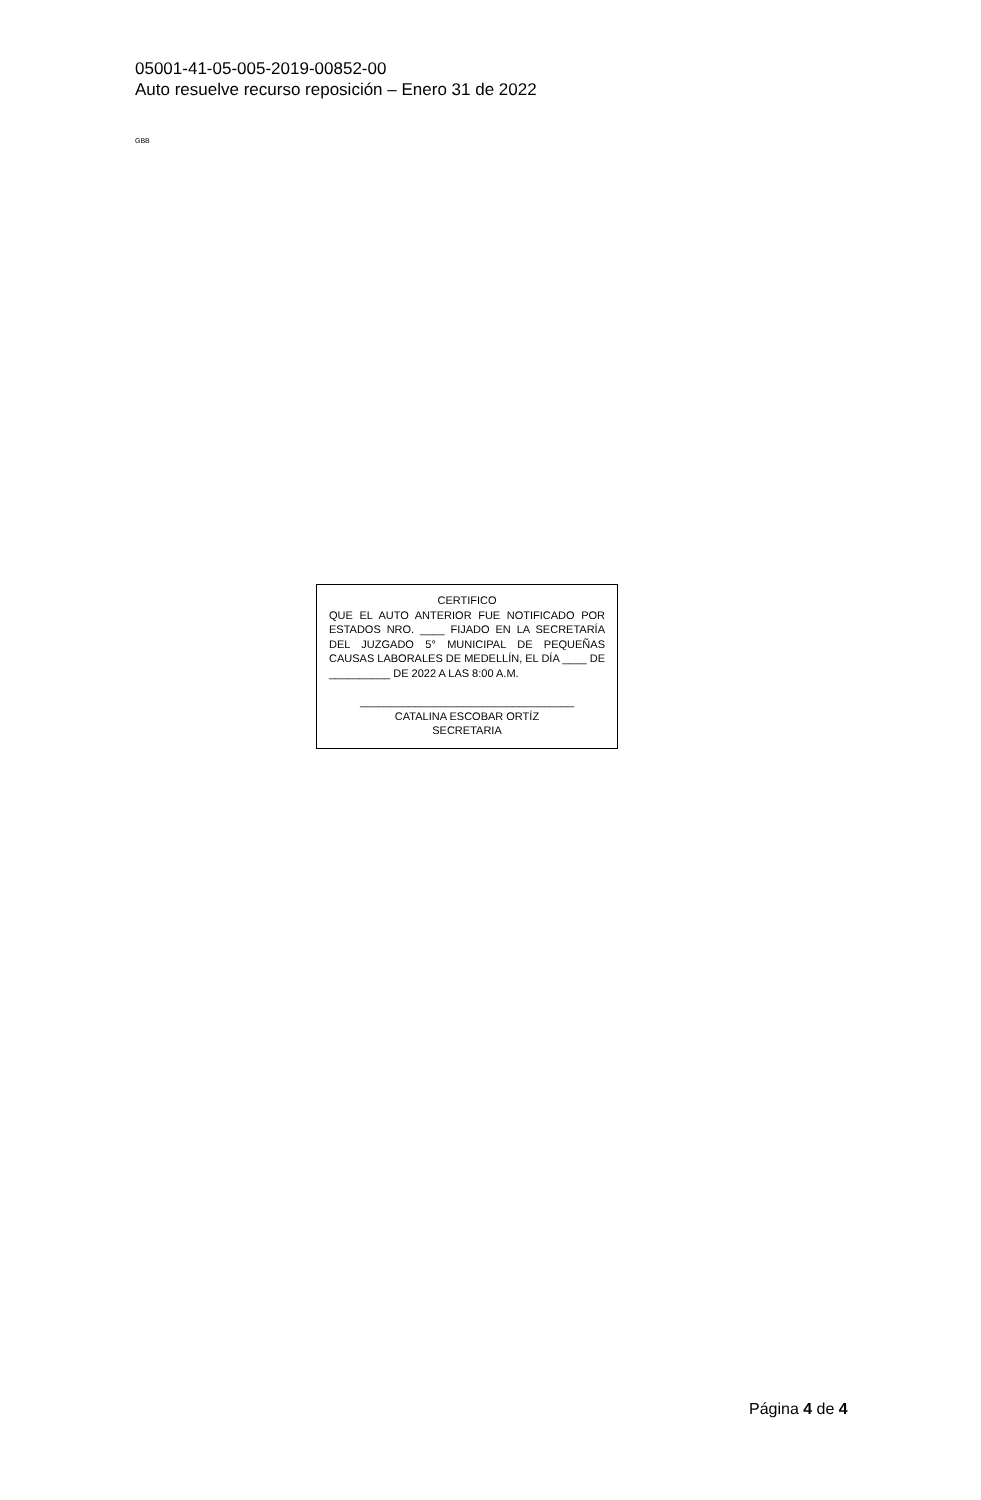05001-41-05-005-2019-00852-00
Auto resuelve recurso reposición – Enero 31 de 2022
GBB
CERTIFICO
QUE EL AUTO ANTERIOR FUE NOTIFICADO POR ESTADOS NRO. ____ FIJADO EN LA SECRETARÍA DEL JUZGADO 5° MUNICIPAL DE PEQUEÑAS CAUSAS LABORALES DE MEDELLÍN, EL DÍA ____ DE __________ DE 2022 A LAS 8:00 A.M.
___________________________________
CATALINA ESCOBAR ORTÍZ
SECRETARIA
Página 4 de 4